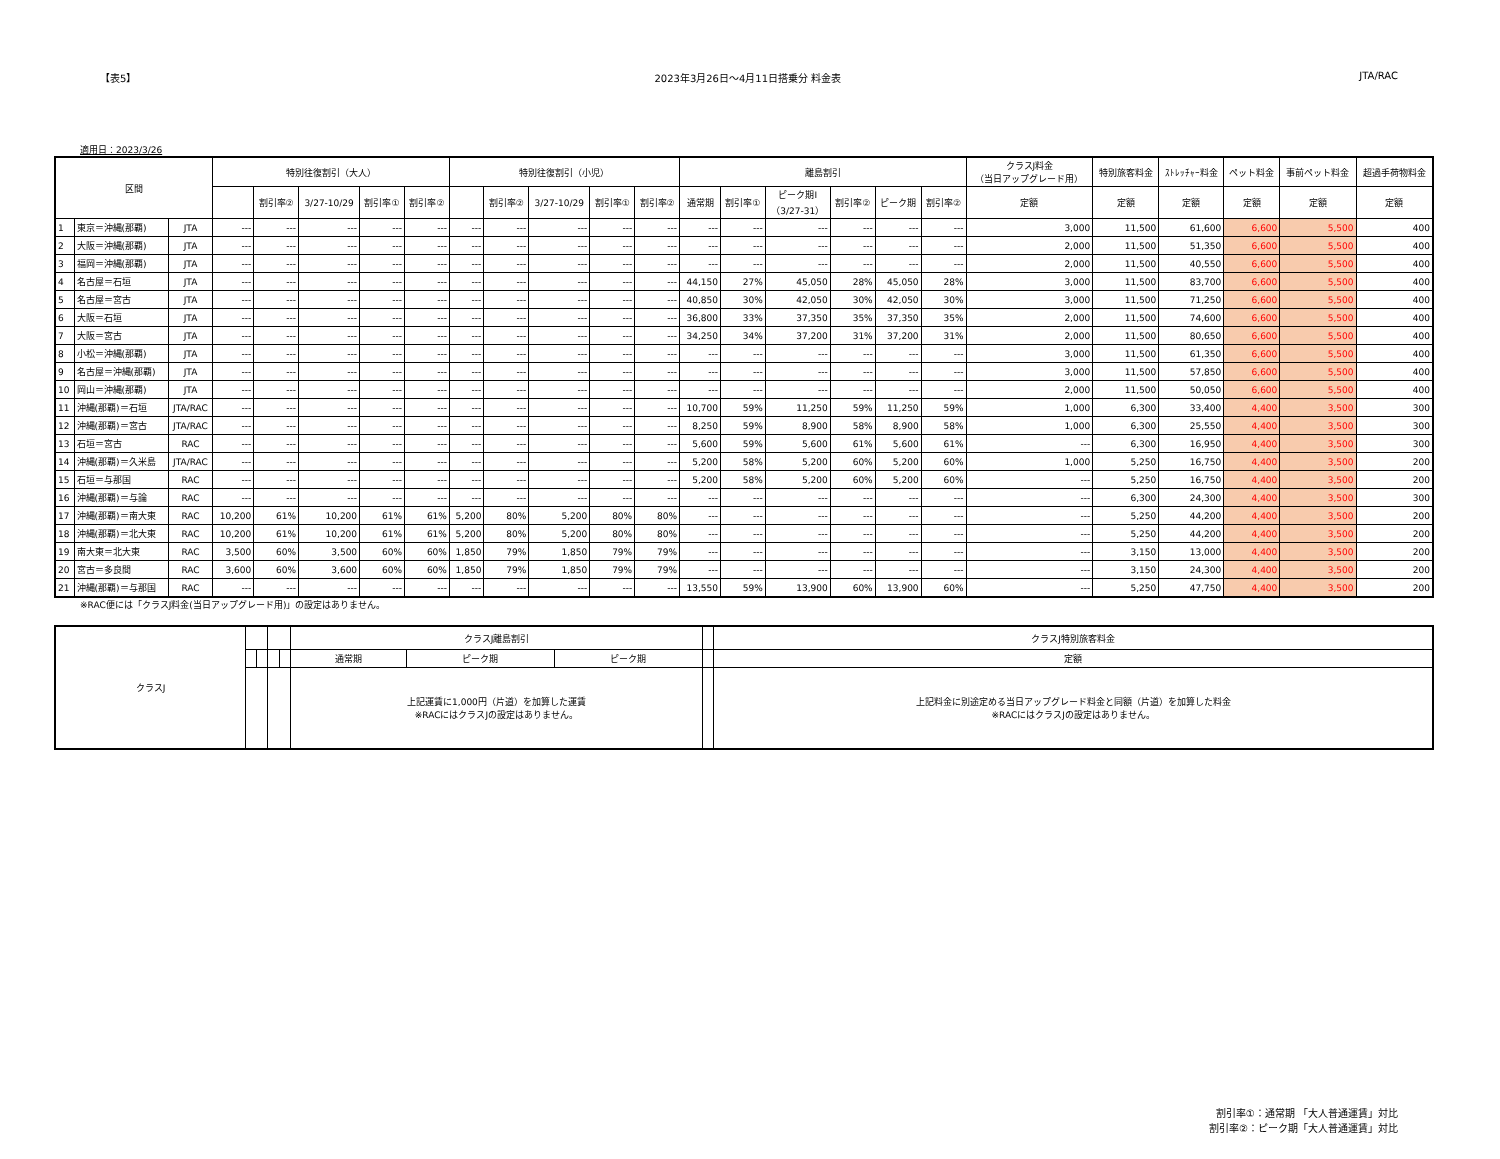【表5】 2023年3月26日～4月11日搭乗分 料金表 JTA/RAC
適用日：2023/3/26
| 区間 | | | 特別往復割引（大人） | | | | | 特別往復割引（小児） | | | | | 離島割引 | | | | | | クラスJ料金 （当日アップグレード用） | 特別旅客料金 | ｽﾄﾚｯﾁｬｰ料金 | ペット料金 | 事前ペット料金 | 超過手荷物料金 |
| --- | --- | --- | --- | --- | --- | --- | --- | --- | --- | --- | --- | --- | --- | --- | --- | --- | --- | --- | --- | --- | --- | --- | --- | --- |
| | | | | 割引率② | 3/27-10/29 | 割引率① | 割引率② | | 割引率② | 3/27-10/29 | 割引率① | 割引率② | 通常期 | 割引率① | ピーク期Ⅰ （3/27-31） | 割引率② | ピーク期 | 割引率② | 定額 | 定額 | 定額 | 定額 | 定額 | 定額 |
| 1 | 東京＝沖縄(那覇) | JTA | --- | --- | --- | --- | --- | --- | --- | --- | --- | --- | --- | --- | --- | --- | --- | --- | 3,000 | 11,500 | 61,600 | 6,600 | 5,500 | 400 |
| 2 | 大阪＝沖縄(那覇) | JTA | --- | --- | --- | --- | --- | --- | --- | --- | --- | --- | --- | --- | --- | --- | --- | --- | 2,000 | 11,500 | 51,350 | 6,600 | 5,500 | 400 |
| 3 | 福岡＝沖縄(那覇) | JTA | --- | --- | --- | --- | --- | --- | --- | --- | --- | --- | --- | --- | --- | --- | --- | --- | 2,000 | 11,500 | 40,550 | 6,600 | 5,500 | 400 |
| 4 | 名古屋＝石垣 | JTA | --- | --- | --- | --- | --- | --- | --- | --- | --- | --- | 44,150 | 27% | 45,050 | 28% | 45,050 | 28% | 3,000 | 11,500 | 83,700 | 6,600 | 5,500 | 400 |
| 5 | 名古屋＝宮古 | JTA | --- | --- | --- | --- | --- | --- | --- | --- | --- | --- | 40,850 | 30% | 42,050 | 30% | 42,050 | 30% | 3,000 | 11,500 | 71,250 | 6,600 | 5,500 | 400 |
| 6 | 大阪＝石垣 | JTA | --- | --- | --- | --- | --- | --- | --- | --- | --- | --- | 36,800 | 33% | 37,350 | 35% | 37,350 | 35% | 2,000 | 11,500 | 74,600 | 6,600 | 5,500 | 400 |
| 7 | 大阪＝宮古 | JTA | --- | --- | --- | --- | --- | --- | --- | --- | --- | --- | 34,250 | 34% | 37,200 | 31% | 37,200 | 31% | 2,000 | 11,500 | 80,650 | 6,600 | 5,500 | 400 |
| 8 | 小松＝沖縄(那覇) | JTA | --- | --- | --- | --- | --- | --- | --- | --- | --- | --- | --- | --- | --- | --- | --- | --- | 3,000 | 11,500 | 61,350 | 6,600 | 5,500 | 400 |
| 9 | 名古屋＝沖縄(那覇) | JTA | --- | --- | --- | --- | --- | --- | --- | --- | --- | --- | --- | --- | --- | --- | --- | --- | 3,000 | 11,500 | 57,850 | 6,600 | 5,500 | 400 |
| 10 | 岡山＝沖縄(那覇) | JTA | --- | --- | --- | --- | --- | --- | --- | --- | --- | --- | --- | --- | --- | --- | --- | --- | 2,000 | 11,500 | 50,050 | 6,600 | 5,500 | 400 |
| 11 | 沖縄(那覇)＝石垣 | JTA/RAC | --- | --- | --- | --- | --- | --- | --- | --- | --- | --- | 10,700 | 59% | 11,250 | 59% | 11,250 | 59% | 1,000 | 6,300 | 33,400 | 4,400 | 3,500 | 300 |
| 12 | 沖縄(那覇)＝宮古 | JTA/RAC | --- | --- | --- | --- | --- | --- | --- | --- | --- | --- | 8,250 | 59% | 8,900 | 58% | 8,900 | 58% | 1,000 | 6,300 | 25,550 | 4,400 | 3,500 | 300 |
| 13 | 石垣＝宮古 | RAC | --- | --- | --- | --- | --- | --- | --- | --- | --- | --- | 5,600 | 59% | 5,600 | 61% | 5,600 | 61% | --- | 6,300 | 16,950 | 4,400 | 3,500 | 300 |
| 14 | 沖縄(那覇)＝久米島 | JTA/RAC | --- | --- | --- | --- | --- | --- | --- | --- | --- | --- | 5,200 | 58% | 5,200 | 60% | 5,200 | 60% | 1,000 | 5,250 | 16,750 | 4,400 | 3,500 | 200 |
| 15 | 石垣＝与那国 | RAC | --- | --- | --- | --- | --- | --- | --- | --- | --- | --- | 5,200 | 58% | 5,200 | 60% | 5,200 | 60% | --- | 5,250 | 16,750 | 4,400 | 3,500 | 200 |
| 16 | 沖縄(那覇)＝与論 | RAC | --- | --- | --- | --- | --- | --- | --- | --- | --- | --- | --- | --- | --- | --- | --- | --- | --- | 6,300 | 24,300 | 4,400 | 3,500 | 300 |
| 17 | 沖縄(那覇)＝南大東 | RAC | 10,200 | 61% | 10,200 | 61% | 61% | 5,200 | 80% | 5,200 | 80% | 80% | --- | --- | --- | --- | --- | --- | --- | 5,250 | 44,200 | 4,400 | 3,500 | 200 |
| 18 | 沖縄(那覇)＝北大東 | RAC | 10,200 | 61% | 10,200 | 61% | 61% | 5,200 | 80% | 5,200 | 80% | 80% | --- | --- | --- | --- | --- | --- | --- | 5,250 | 44,200 | 4,400 | 3,500 | 200 |
| 19 | 南大東＝北大東 | RAC | 3,500 | 60% | 3,500 | 60% | 60% | 1,850 | 79% | 1,850 | 79% | 79% | --- | --- | --- | --- | --- | --- | --- | 3,150 | 13,000 | 4,400 | 3,500 | 200 |
| 20 | 宮古＝多良間 | RAC | 3,600 | 60% | 3,600 | 60% | 60% | 1,850 | 79% | 1,850 | 79% | 79% | --- | --- | --- | --- | --- | --- | --- | 3,150 | 24,300 | 4,400 | 3,500 | 200 |
| 21 | 沖縄(那覇)＝与那国 | RAC | --- | --- | --- | --- | --- | --- | --- | --- | --- | --- | 13,550 | 59% | 13,900 | 60% | 13,900 | 60% | --- | 5,250 | 47,750 | 4,400 | 3,500 | 200 |
※RAC便には「クラスJ料金(当日アップグレード用)」の設定はありません。
| クラスJ | | | | | クラスJ離島割引 | | | | クラスJ特別旅客料金 |
| | | | | | 通常期 | ピーク期 | ピーク期 | | 定額 |
| | | | | | 上記運賃に1,000円（片道）を加算した運賃 ※RACにはクラスJの設定はありません。 | | | | 上記料金に別途定める当日アップグレード料金と同額（片道）を加算した料金 ※RACにはクラスJの設定はありません。 |
割引率①：通常期 「大人普通運賃」対比
割引率②：ピーク期「大人普通運賃」対比